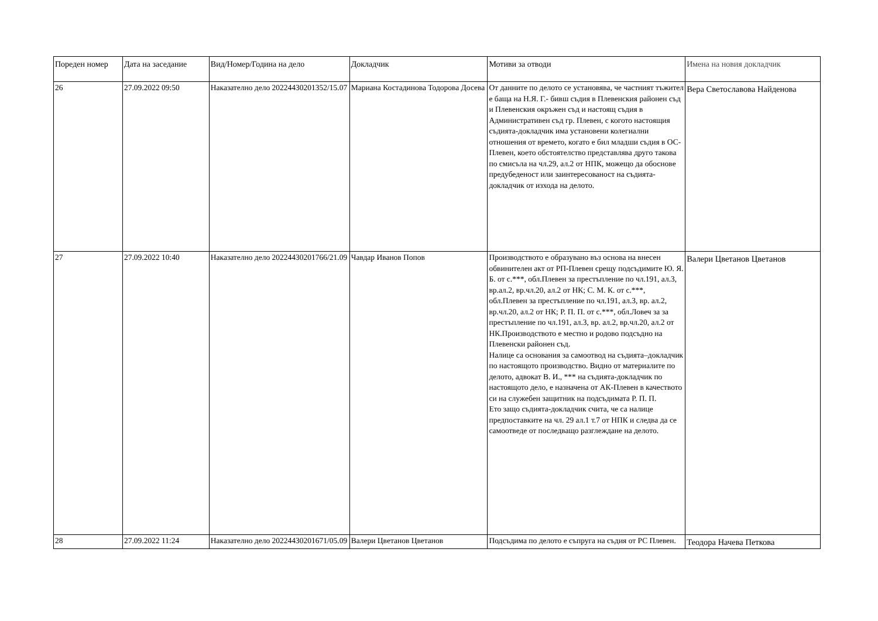| Пореден номер | Дата на заседание | Вид/Номер/Година на дело | Докладчик | Мотиви за отводи | Имена на новия докладчик |
| --- | --- | --- | --- | --- | --- |
| 26 | 27.09.2022 09:50 | Наказателно дело 20224430201352/15.07 | Мариана Костадинова Тодорова Досева | От данните по делото се установява, че частният тъжител е баща на Н.Я. Г.- бивш съдия в Плевенския районен съд и Плевенския окръжен съд и настоящ съдия в Административен съд гр. Плевен, с когото настоящия съдията-докладчик има установени колегиални отношения от времето, когато е бил младши съдия в ОС-Плевен, което обстоятелство представлява друго такова по смисъла на чл.29, ал.2 от НПК, можещо да обоснове предубеденост или заинтересованост на съдията-докладчик от изхода на делото. | Вера Светославова Найденова |
| 27 | 27.09.2022 10:40 | Наказателно дело 20224430201766/21.09 | Чавдар Иванов Попов | Производството е образувано въз основа на внесен обвинителен акт от РП-Плевен срещу подсъдимите Ю. Я. Б. от с.***, обл.Плевен за престъпление по чл.191, ал.3, вр.ал.2, вр.чл.20, ал.2 от НК; С. М. К. от с.***, обл.Плевен за престъпление по чл.191, ал.3, вр. ал.2, вр.чл.20, ал.2 от НК; Р. П. П. от с.***, обл.Ловеч за за престъпление по чл.191, ал.3, вр. ал.2, вр.чл.20, ал.2 от НК.Производството е местно и родово подсъдно на Плевенски районен съд. Налице са основания за самоотвод на съдията–докладчик по настоящото производство. Видно от материалите по делото, адвокат В. И., *** на съдията-докладчик по настоящото дело, е назначена от АК-Плевен в качеството си на служебен защитник на подсъдимата Р. П. П. Ето защо съдията-докладчик счита, че са налице предпоставките на чл. 29 ал.1 т.7 от НПК и следва да се самоотведе от последващо разглеждане на делото. | Валери Цветанов Цветанов |
| 28 | 27.09.2022 11:24 | Наказателно дело 20224430201671/05.09 | Валери Цветанов Цветанов | Подсъдима по делото е съпруга на съдия от РС Плевен. | Теодора Начева Петкова |